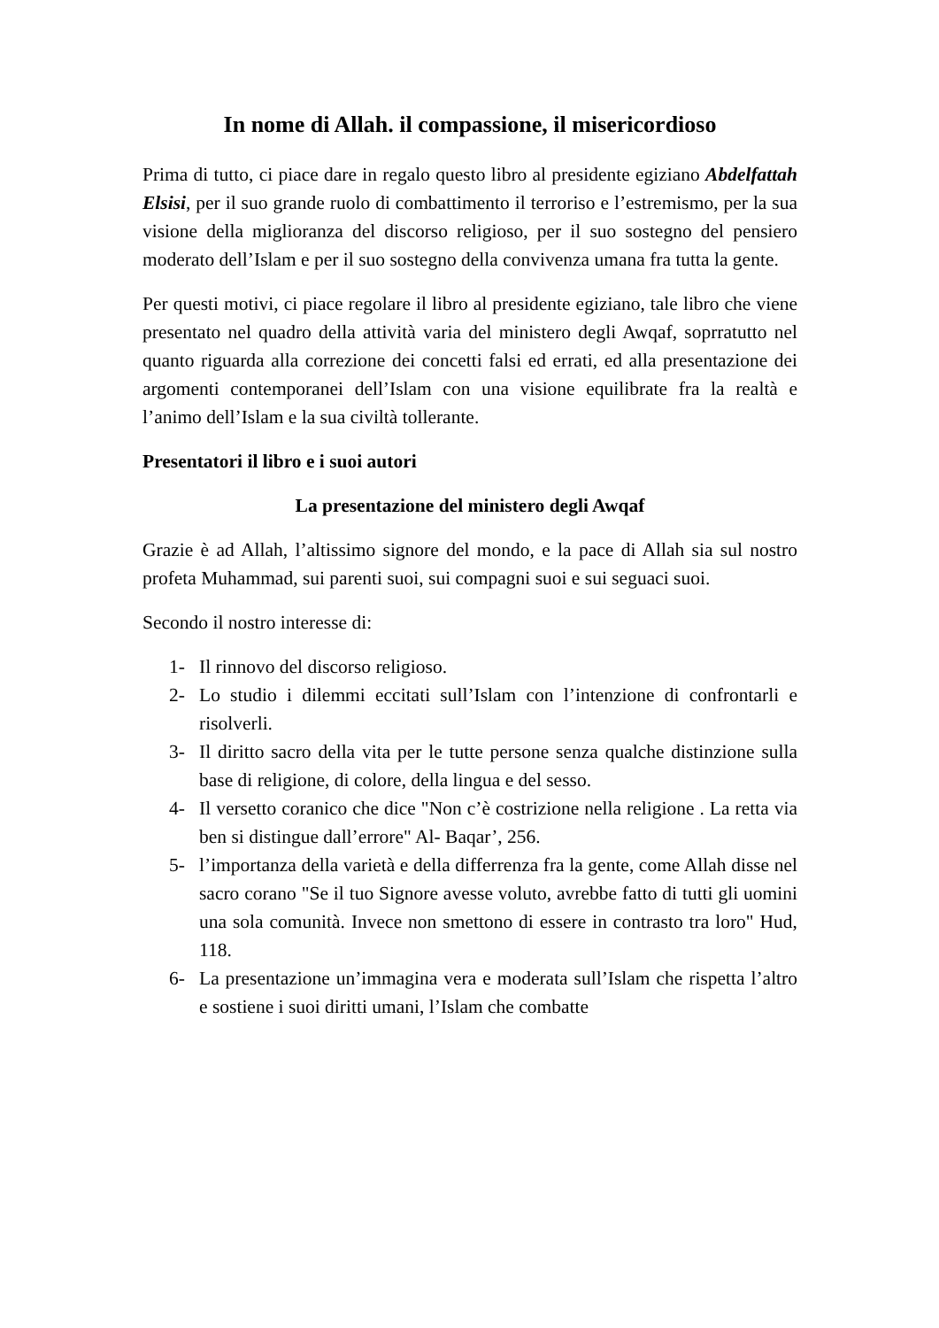In nome di Allah. il compassione, il misericordioso
Prima di tutto, ci piace dare in regalo questo libro al presidente egiziano Abdelfattah Elsisi, per il suo grande ruolo di combattimento il terroriso e l’estremismo, per la sua visione della miglioranza del discorso religioso, per il suo sostegno del pensiero moderato dell’Islam e per il suo sostegno della convivenza umana fra tutta la gente.
Per questi motivi, ci piace regolare il libro al presidente egiziano, tale libro che viene presentato nel quadro della attività varia del ministero degli Awqaf, soprratutto nel quanto riguarda alla correzione dei concetti falsi ed errati, ed alla presentazione dei argomenti contemporanei dell’Islam con una visione equilibrate fra la realtà e l’animo dell’Islam e la sua civiltà tollerante.
Presentatori il libro e i suoi autori
La presentazione del ministero degli Awqaf
Grazie è ad Allah, l’altissimo signore del mondo, e la pace di Allah sia sul nostro profeta Muhammad, sui parenti suoi, sui compagni suoi e sui seguaci suoi.
Secondo il nostro interesse di:
1- Il rinnovo del discorso religioso.
2- Lo studio i dilemmi eccitati sull’Islam con l’intenzione di confrontarli e risolverli.
3- Il diritto sacro della vita per le tutte persone senza qualche distinzione sulla base di religione, di colore, della lingua e del sesso.
4- Il versetto coranico che dice "Non c’è costrizione nella religione . La retta via ben si distingue dall’errore" Al- Baqar’, 256.
5- l’importanza della varietà e della differrenza fra la gente, come Allah disse nel sacro corano "Se il tuo Signore avesse voluto, avrebbe fatto di tutti gli uomini una sola comunità. Invece non smettono di essere in contrasto tra loro" Hud, 118.
6- La presentazione un’immagina vera e moderata sull’Islam che rispetta l’altro e sostiene i suoi diritti umani, l’Islam che combatte